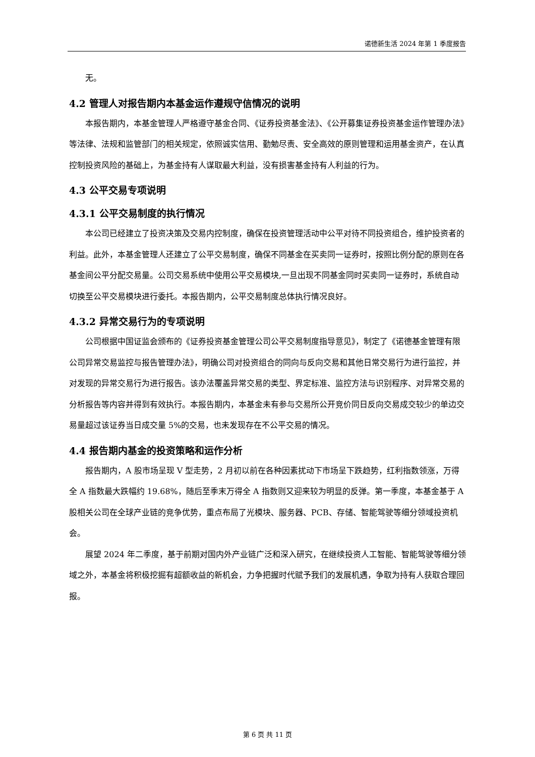诺德新生活 2024 年第 1 季度报告
无。
4.2 管理人对报告期内本基金运作遵规守信情况的说明
本报告期内，本基金管理人严格遵守基金合同、《证券投资基金法》、《公开募集证券投资基金运作管理办法》等法律、法规和监管部门的相关规定，依照诚实信用、勤勉尽责、安全高效的原则管理和运用基金资产，在认真控制投资风险的基础上，为基金持有人谋取最大利益，没有损害基金持有人利益的行为。
4.3 公平交易专项说明
4.3.1 公平交易制度的执行情况
本公司已经建立了投资决策及交易内控制度，确保在投资管理活动中公平对待不同投资组合，维护投资者的利益。此外，本基金管理人还建立了公平交易制度，确保不同基金在买卖同一证券时，按照比例分配的原则在各基金间公平分配交易量。公司交易系统中使用公平交易模块,一旦出现不同基金同时买卖同一证券时，系统自动切换至公平交易模块进行委托。本报告期内，公平交易制度总体执行情况良好。
4.3.2 异常交易行为的专项说明
公司根据中国证监会颁布的《证券投资基金管理公司公平交易制度指导意见》，制定了《诺德基金管理有限公司异常交易监控与报告管理办法》，明确公司对投资组合的同向与反向交易和其他日常交易行为进行监控，并对发现的异常交易行为进行报告。该办法覆盖异常交易的类型、界定标准、监控方法与识别程序、对异常交易的分析报告等内容并得到有效执行。本报告期内，本基金未有参与交易所公开竞价同日反向交易成交较少的单边交易量超过该证券当日成交量 5%的交易，也未发现存在不公平交易的情况。
4.4 报告期内基金的投资策略和运作分析
报告期内，A 股市场呈现 V 型走势，2 月初以前在各种因素扰动下市场呈下跌趋势，红利指数领涨，万得全 A 指数最大跌幅约 19.68%，随后至季末万得全 A 指数则又迎来较为明显的反弹。第一季度，本基金基于 A 股相关公司在全球产业链的竞争优势，重点布局了光模块、服务器、PCB、存储、智能驾驶等细分领域投资机会。
展望 2024 年二季度，基于前期对国内外产业链广泛和深入研究，在继续投资人工智能、智能驾驶等细分领域之外，本基金将积极挖掘有超额收益的新机会，力争把握时代赋予我们的发展机遇，争取为持有人获取合理回报。
第 6 页 共 11 页